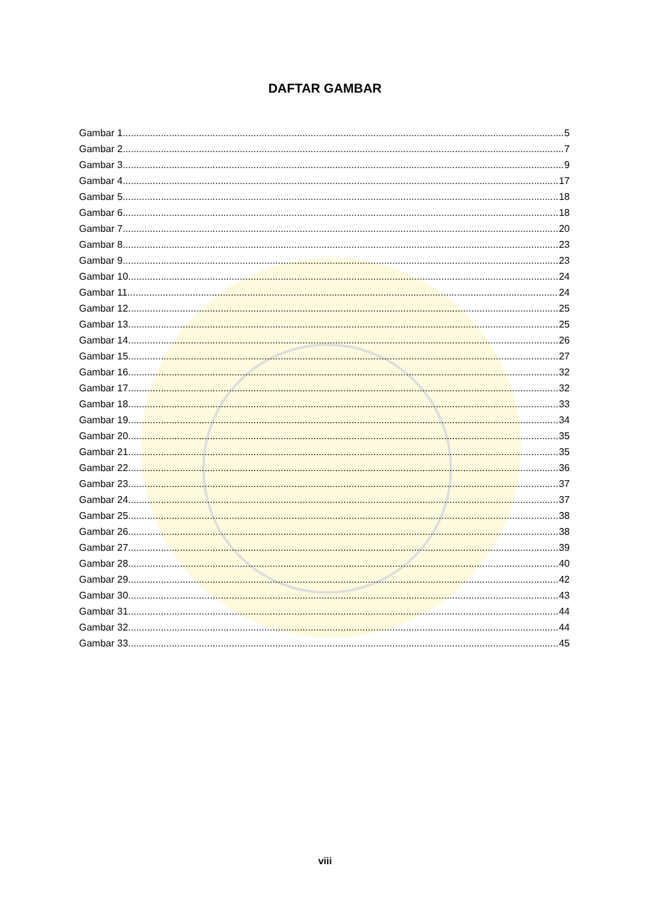DAFTAR GAMBAR
Gambar 1 5
Gambar 2 7
Gambar 3 9
Gambar 4 17
Gambar 5 18
Gambar 6 18
Gambar 7 20
Gambar 8 23
Gambar 9 23
Gambar 10. 24
Gambar 11. 24
Gambar 12. 25
Gambar 13. 25
Gambar 14. 26
Gambar 15. 27
Gambar 16. 32
Gambar 17. 32
Gambar 18. 33
Gambar 19. 34
Gambar 20. 35
Gambar 21. 35
Gambar 22. 36
Gambar 23. 37
Gambar 24. 37
Gambar 25. 38
Gambar 26. 38
Gambar 27. 39
Gambar 28. 40
Gambar 29. 42
Gambar 30. 43
Gambar 31. 44
Gambar 32. 44
Gambar 33. 45
viii